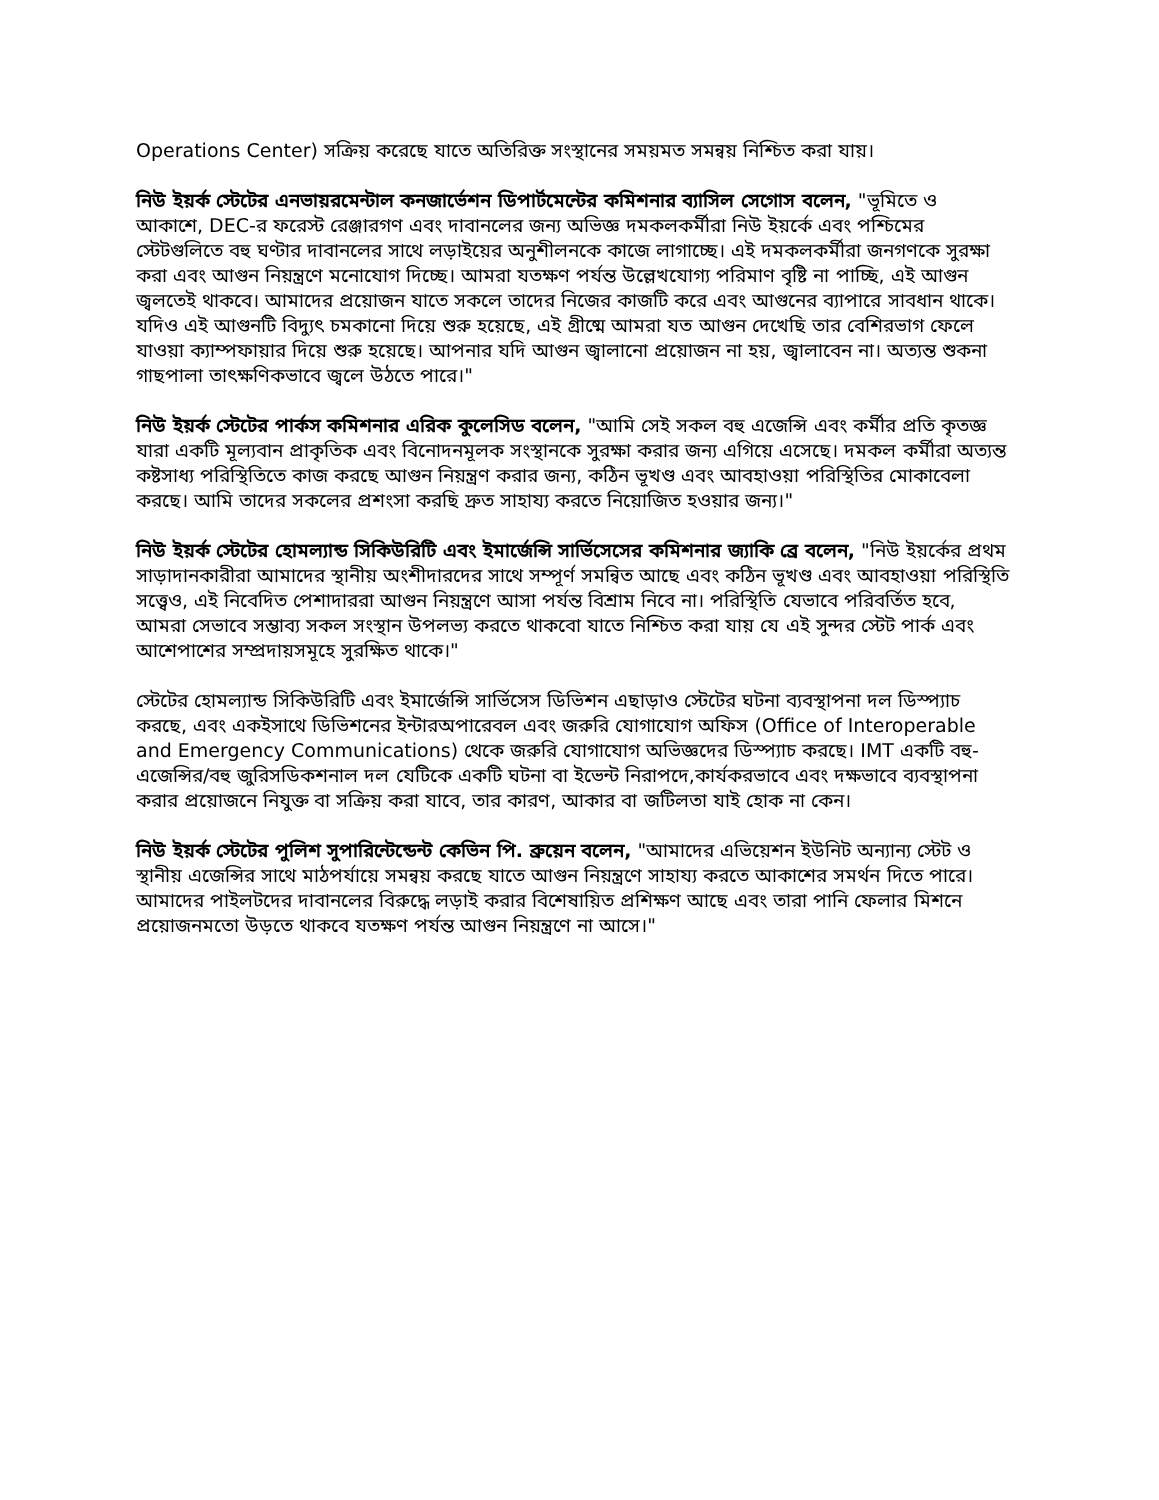Operations Center) সক্রিয় করেছে যাতে অতিরিক্ত সংস্থানের সময়মত সমন্বয় নিশ্চিত করা যায়।
নিউ ইয়র্ক স্টেটের এনভায়রমেন্টাল কনজার্ভেশন ডিপার্টমেন্টের কমিশনার ব্যাসিল সেগোস বলেন, "ভূমিতে ও আকাশে, DEC-র ফরেস্ট রেঞ্জারগণ এবং দাবানলের জন্য অভিজ্ঞ দমকলকর্মীরা নিউ ইয়র্কে এবং পশ্চিমের স্টেটগুলিতে বহু ঘণ্টার দাবানলের সাথে লড়াইয়ের অনুশীলনকে কাজে লাগাচ্ছে। এই দমকলকর্মীরা জনগণকে সুরক্ষা করা এবং আগুন নিয়ন্ত্রণে মনোযোগ দিচ্ছে। আমরা যতক্ষণ পর্যন্ত উল্লেখযোগ্য পরিমাণ বৃষ্টি না পাচ্ছি, এই আগুন জ্বলতেই থাকবে। আমাদের প্রয়োজন যাতে সকলে তাদের নিজের কাজটি করে এবং আগুনের ব্যাপারে সাবধান থাকে। যদিও এই আগুনটি বিদ্যুৎ চমকানো দিয়ে শুরু হয়েছে, এই গ্রীষ্মে আমরা যত আগুন দেখেছি তার বেশিরভাগ ফেলে যাওয়া ক্যাম্পফায়ার দিয়ে শুরু হয়েছে। আপনার যদি আগুন জ্বালানো প্রয়োজন না হয়, জ্বালাবেন না। অত্যন্ত শুকনা গাছপালা তাৎক্ষণিকভাবে জ্বলে উঠতে পারে।"
নিউ ইয়র্ক স্টেটের পার্কস কমিশনার এরিক কুলেসিড বলেন, "আমি সেই সকল বহু এজেন্সি এবং কর্মীর প্রতি কৃতজ্ঞ যারা একটি মূল্যবান প্রাকৃতিক এবং বিনোদনমূলক সংস্থানকে সুরক্ষা করার জন্য এগিয়ে এসেছে। দমকল কর্মীরা অত্যন্ত কষ্টসাধ্য পরিস্থিতিতে কাজ করছে আগুন নিয়ন্ত্রণ করার জন্য, কঠিন ভূখণ্ড এবং আবহাওয়া পরিস্থিতির মোকাবেলা করছে। আমি তাদের সকলের প্রশংসা করছি দ্রুত সাহায্য করতে নিয়োজিত হওয়ার জন্য।"
নিউ ইয়র্ক স্টেটের হোমল্যান্ড সিকিউরিটি এবং ইমার্জেন্সি সার্ভিসেসের কমিশনার জ্যাকি ব্রে বলেন, "নিউ ইয়র্কের প্রথম সাড়াদানকারীরা আমাদের স্থানীয় অংশীদারদের সাথে সম্পূর্ণ সমন্বিত আছে এবং কঠিন ভূখণ্ড এবং আবহাওয়া পরিস্থিতি সত্ত্বেও, এই নিবেদিত পেশাদাররা আগুন নিয়ন্ত্রণে আসা পর্যন্ত বিশ্রাম নিবে না। পরিস্থিতি যেভাবে পরিবর্তিত হবে, আমরা সেভাবে সম্ভাব্য সকল সংস্থান উপলভ্য করতে থাকবো যাতে নিশ্চিত করা যায় যে এই সুন্দর স্টেট পার্ক এবং আশেপাশের সম্প্রদায়সমূহে সুরক্ষিত থাকে।"
স্টেটের হোমল্যান্ড সিকিউরিটি এবং ইমার্জেন্সি সার্ভিসেস ডিভিশন এছাড়াও স্টেটের ঘটনা ব্যবস্থাপনা দল ডিস্প্যাচ করছে, এবং একইসাথে ডিভিশনের ইন্টারঅপারেবল এবং জরুরি যোগাযোগ অফিস (Office of Interoperable and Emergency Communications) থেকে জরুরি যোগাযোগ অভিজ্ঞদের ডিস্প্যাচ করছে। IMT একটি বহু-এজেন্সির/বহু জুরিসডিকশনাল দল যেটিকে একটি ঘটনা বা ইভেন্ট নিরাপদে,কার্যকরভাবে এবং দক্ষভাবে ব্যবস্থাপনা করার প্রয়োজনে নিযুক্ত বা সক্রিয় করা যাবে, তার কারণ, আকার বা জটিলতা যাই হোক না কেন।
নিউ ইয়র্ক স্টেটের পুলিশ সুপারিন্টেন্ডেন্ট কেভিন পি. ব্রুয়েন বলেন, "আমাদের এভিয়েশন ইউনিট অন্যান্য স্টেট ও স্থানীয় এজেন্সির সাথে মাঠপর্যায়ে সমন্বয় করছে যাতে আগুন নিয়ন্ত্রণে সাহায্য করতে আকাশের সমর্থন দিতে পারে। আমাদের পাইলটদের দাবানলের বিরুদ্ধে লড়াই করার বিশেষায়িত প্রশিক্ষণ আছে এবং তারা পানি ফেলার মিশনে প্রয়োজনমতো উড়তে থাকবে যতক্ষণ পর্যন্ত আগুন নিয়ন্ত্রণে না আসে।"